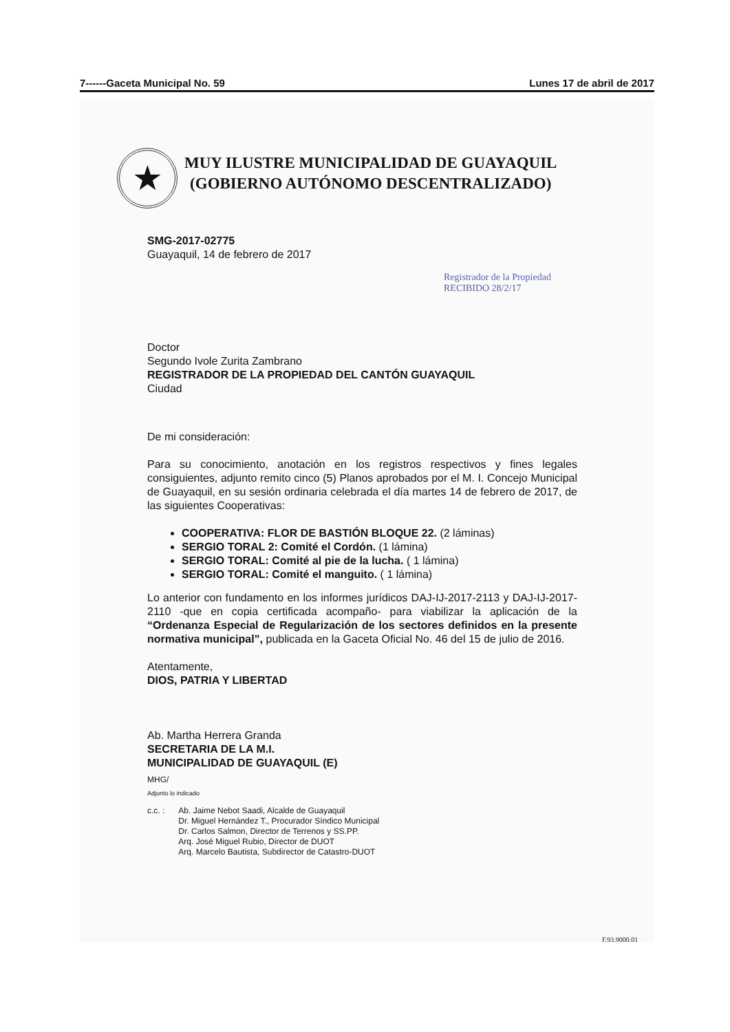7------Gaceta Municipal No. 59 Lunes 17 de abril de 2017
★
MUY ILUSTRE MUNICIPALIDAD DE GUAYAQUIL
(GOBIERNO AUTÓNOMO DESCENTRALIZADO)
Registrador de la Propiedad
RECIBIDO 28/2/17
SMG-2017-02775
Guayaquil, 14 de febrero de 2017
Doctor
Segundo Ivole Zurita Zambrano
REGISTRADOR DE LA PROPIEDAD DEL CANTÓN GUAYAQUIL
Ciudad
De mi consideración:
Para su conocimiento, anotación en los registros respectivos y fines legales consiguientes, adjunto remito cinco (5) Planos aprobados por el M. I. Concejo Municipal de Guayaquil, en su sesión ordinaria celebrada el día martes 14 de febrero de 2017, de las siguientes Cooperativas:
COOPERATIVA: FLOR DE BASTIÓN BLOQUE 22. (2 láminas)
SERGIO TORAL 2: Comité el Cordón. (1 lámina)
SERGIO TORAL: Comité al pie de la lucha. ( 1 lámina)
SERGIO TORAL: Comité el manguito. ( 1 lámina)
Lo anterior con fundamento en los informes jurídicos DAJ-IJ-2017-2113 y DAJ-IJ-2017-2110 -que en copia certificada acompaño- para viabilizar la aplicación de la “Ordenanza Especial de Regularización de los sectores definidos en la presente normativa municipal”, publicada en la Gaceta Oficial No. 46 del 15 de julio de 2016.
Atentamente,
DIOS, PATRIA Y LIBERTAD
Ab. Martha Herrera Granda
SECRETARIA DE LA M.I.
MUNICIPALIDAD DE GUAYAQUIL (E)
MHG/
Adjunto lo indicado
c.c. : Ab. Jaime Nebot Saadi, Alcalde de Guayaquil
Dr. Miguel Hernández T., Procurador Síndico Municipal
Dr. Carlos Salmon, Director de Terrenos y SS.PP.
Arq. José Miguel Rubio, Director de DUOT
Arq. Marcelo Bautista, Subdirector de Catastro-DUOT
F.93.9000.01